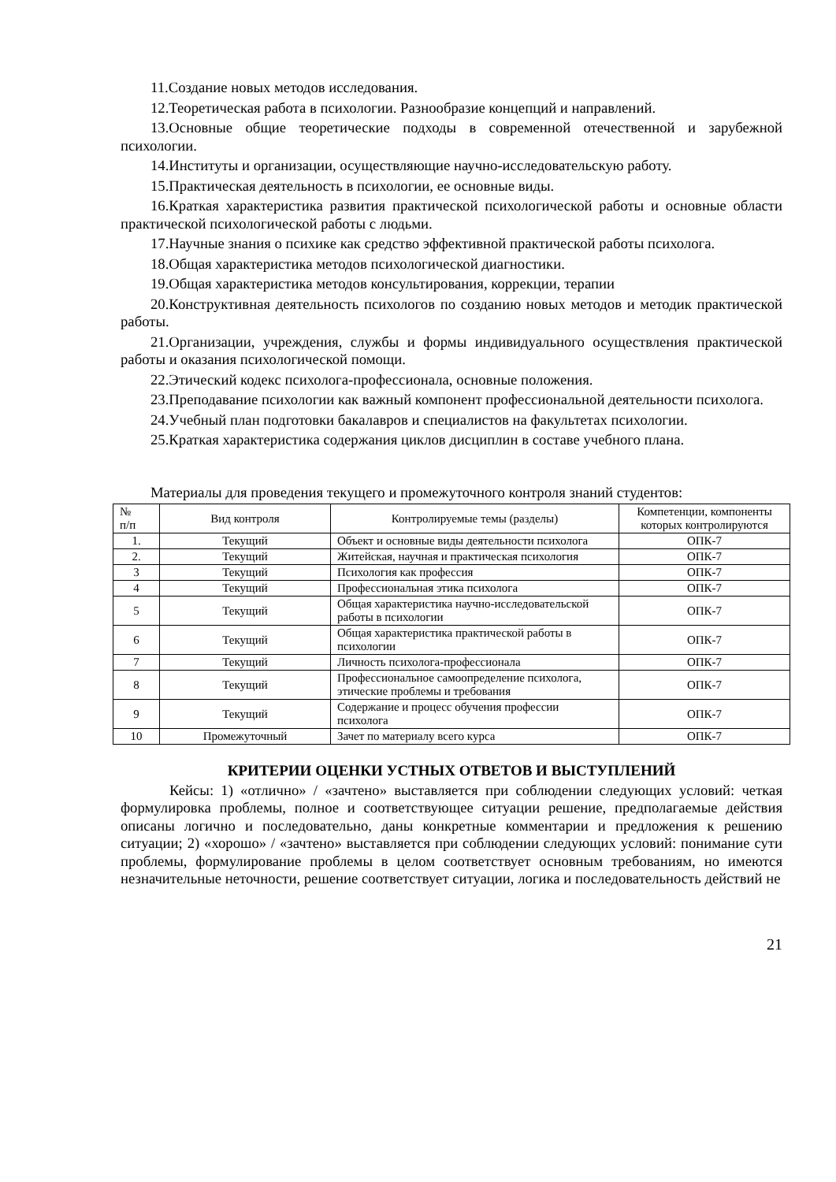11.Создание новых методов исследования.
12.Теоретическая работа в психологии. Разнообразие концепций и направлений.
13.Основные общие теоретические подходы в современной отечественной и зарубежной психологии.
14.Институты и организации, осуществляющие научно-исследовательскую работу.
15.Практическая деятельность в психологии, ее основные виды.
16.Краткая характеристика развития практической психологической работы и основные области практической психологической работы с людьми.
17.Научные знания о психике как средство эффективной практической работы психолога.
18.Общая характеристика методов психологической диагностики.
19.Общая характеристика методов консультирования, коррекции, терапии
20.Конструктивная деятельность психологов по созданию новых методов и методик практической работы.
21.Организации, учреждения, службы и формы индивидуального осуществления практической работы и оказания психологической помощи.
22.Этический кодекс психолога-профессионала, основные положения.
23.Преподавание психологии как важный компонент профессиональной деятельности психолога.
24.Учебный план подготовки бакалавров и специалистов на факультетах психологии.
25.Краткая характеристика содержания циклов дисциплин в составе учебного плана.
Материалы для проведения текущего и промежуточного контроля знаний студентов:
| № п/п | Вид контроля | Контролируемые темы (разделы) | Компетенции, компоненты которых контролируются |
| --- | --- | --- | --- |
| 1. | Текущий | Объект и основные виды деятельности психолога | ОПК-7 |
| 2. | Текущий | Житейская, научная и практическая психология | ОПК-7 |
| 3 | Текущий | Психология как профессия | ОПК-7 |
| 4 | Текущий | Профессиональная этика психолога | ОПК-7 |
| 5 | Текущий | Общая характеристика научно-исследовательской работы в психологии | ОПК-7 |
| 6 | Текущий | Общая характеристика практической работы в психологии | ОПК-7 |
| 7 | Текущий | Личность психолога-профессионала | ОПК-7 |
| 8 | Текущий | Профессиональное самоопределение психолога, этические проблемы и требования | ОПК-7 |
| 9 | Текущий | Содержание и процесс обучения профессии психолога | ОПК-7 |
| 10 | Промежуточный | Зачет по материалу всего курса | ОПК-7 |
КРИТЕРИИ ОЦЕНКИ УСТНЫХ ОТВЕТОВ И ВЫСТУПЛЕНИЙ
Кейсы: 1) «отлично» / «зачтено» выставляется при соблюдении следующих условий: четкая формулировка проблемы, полное и соответствующее ситуации решение, предполагаемые действия описаны логично и последовательно, даны конкретные комментарии и предложения к решению ситуации; 2) «хорошо» / «зачтено» выставляется при соблюдении следующих условий: понимание сути проблемы, формулирование проблемы в целом соответствует основным требованиям, но имеются незначительные неточности, решение соответствует ситуации, логика и последовательность действий не
21